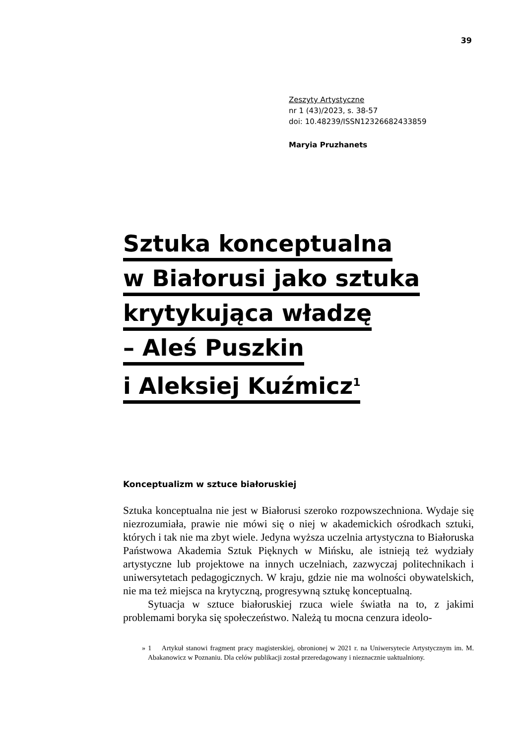39
Zeszyty Artystyczne
nr 1 (43)/2023, s. 38-57
doi: 10.48239/ISSN12326682433859
Maryia Pruzhanets
Sztuka konceptualna
w Białorusi jako sztuka
krytykująca władzę
– Aleś Puszkin
i Aleksiej Kuźmicz<sup>1</sup>
Konceptualizm w sztuce białoruskiej
Sztuka konceptualna nie jest w Białorusi szeroko rozpowszechniona. Wydaje się niezrozumiała, prawie nie mówi się o niej w akademickich ośrodkach sztuki, których i tak nie ma zbyt wiele. Jedyna wyższa uczelnia artystyczna to Białoruska Państwowa Akademia Sztuk Pięknych w Mińsku, ale istnieją też wydziały artystyczne lub projektowe na innych uczelniach, zazwyczaj politechnikach i uniwersytetach pedagogicznych. W kraju, gdzie nie ma wolności obywatelskich, nie ma też miejsca na krytyczną, progresywną sztukę konceptualną.
Sytuacja w sztuce białoruskiej rzuca wiele światła na to, z jakimi problemami boryka się społeczeństwo. Należą tu mocna cenzura ideolo-
» 1 Artykuł stanowi fragment pracy magisterskiej, obronionej w 2021 r. na Uniwersytecie Artystycznym im. M. Abakanowicz w Poznaniu. Dla celów publikacji został przeredagowany i nieznacznie uaktualniony.